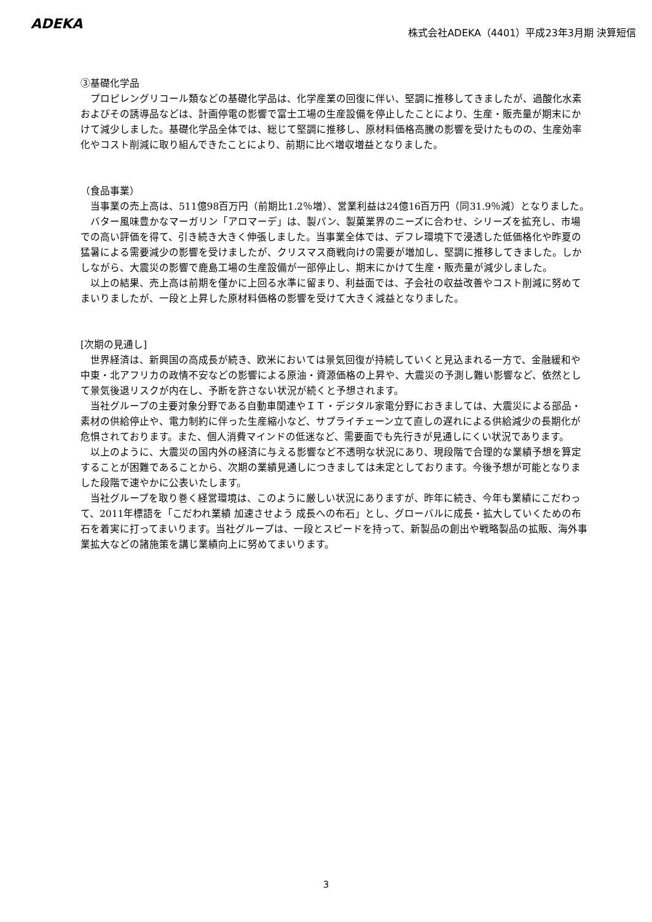ADEKA
株式会社ADEKA（4401）平成23年3月期 決算短信
③基礎化学品
　プロピレングリコール類などの基礎化学品は、化学産業の回復に伴い、堅調に推移してきましたが、過酸化水素およびその誘導品などは、計画停電の影響で富士工場の生産設備を停止したことにより、生産・販売量が期末にかけて減少しました。基礎化学品全体では、総じて堅調に推移し、原材料価格高騰の影響を受けたものの、生産効率化やコスト削減に取り組んできたことにより、前期に比べ増収増益となりました。
（食品事業）
　当事業の売上高は、511億98百万円（前期比1.2％増）、営業利益は24億16百万円（同31.9％減）となりました。
　バター風味豊かなマーガリン「アロマーデ」は、製パン、製菓業界のニーズに合わせ、シリーズを拡充し、市場での高い評価を得て、引き続き大きく伸張しました。当事業全体では、デフレ環境下で浸透した低価格化や昨夏の猛暑による需要減少の影響を受けましたが、クリスマス商戦向けの需要が増加し、堅調に推移してきました。しかしながら、大震災の影響で鹿島工場の生産設備が一部停止し、期末にかけて生産・販売量が減少しました。
　以上の結果、売上高は前期を僅かに上回る水準に留まり、利益面では、子会社の収益改善やコスト削減に努めてまいりましたが、一段と上昇した原材料価格の影響を受けて大きく減益となりました。
[次期の見通し]
　世界経済は、新興国の高成長が続き、欧米においては景気回復が持続していくと見込まれる一方で、金融緩和や中東・北アフリカの政情不安などの影響による原油・資源価格の上昇や、大震災の予測し難い影響など、依然として景気後退リスクが内在し、予断を許さない状況が続くと予想されます。
　当社グループの主要対象分野である自動車関連やＩＴ・デジタル家電分野におきましては、大震災による部品・素材の供給停止や、電力制約に伴った生産縮小など、サプライチェーン立て直しの遅れによる供給減少の長期化が危惧されております。また、個人消費マインドの低迷など、需要面でも先行きが見通しにくい状況であります。
　以上のように、大震災の国内外の経済に与える影響など不透明な状況にあり、現段階で合理的な業績予想を算定することが困難であることから、次期の業績見通しにつきましては未定としております。今後予想が可能となりました段階で速やかに公表いたします。
　当社グループを取り巻く経営環境は、このように厳しい状況にありますが、昨年に続き、今年も業績にこだわって、2011年標語を「こだわれ業績 加速させよう 成長への布石」とし、グローバルに成長・拡大していくための布石を着実に打ってまいります。当社グループは、一段とスピードを持って、新製品の創出や戦略製品の拡販、海外事業拡大などの諸施策を講じ業績向上に努めてまいります。
3